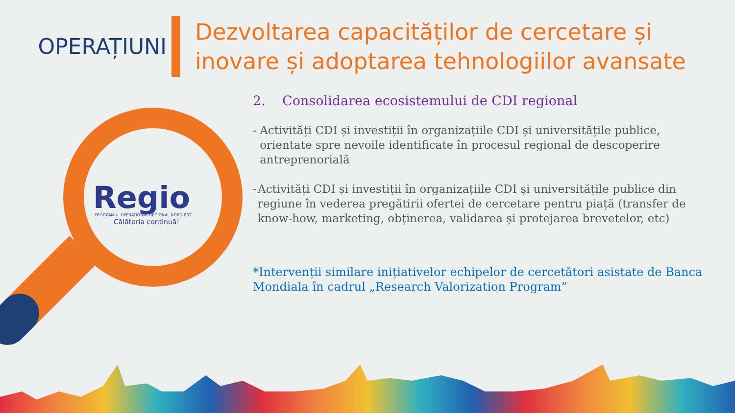OPERAȚIUNI
Dezvoltarea capacităților de cercetare și
inovare și adoptarea tehnologiilor avansate
Regio
PROGRAMUL OPERAȚIONAL REGIONAL NORD-EST
Călătoria continuă!
2. Consolidarea ecosistemului de CDI regional
- Activități CDI și investiții în organizațiile CDI și universitățile publice, orientate spre nevoile identificate în procesul regional de descoperire antreprenorială
- Activități CDI și investiții în organizațiile CDI și universitățile publice din regiune în vederea pregătirii ofertei de cercetare pentru piață (transfer de know-how, marketing, obținerea, validarea și protejarea brevetelor, etc)
*Intervenții similare inițiativelor echipelor de cercetători asistate de Banca Mondiala în cadrul „Research Valorization Program”